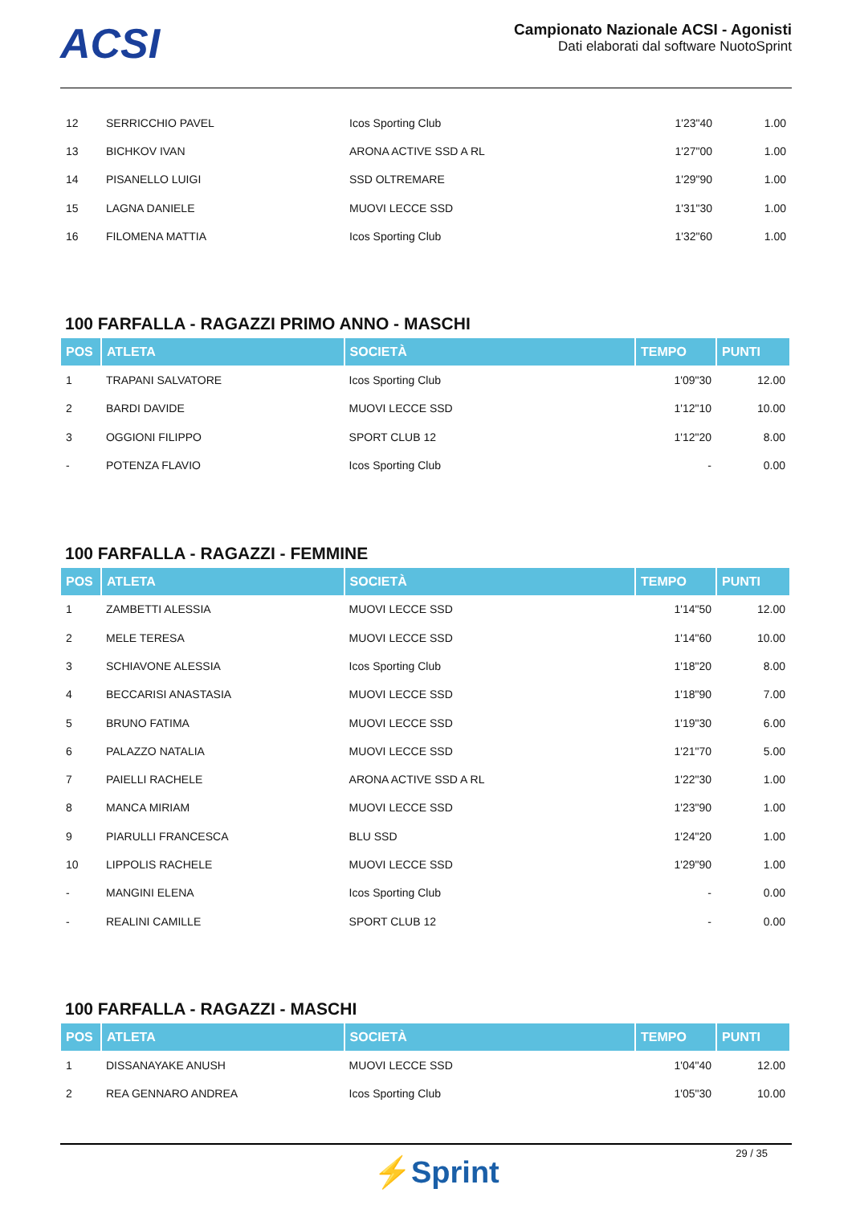ACSI
Campionato Nazionale ACSI - Agonisti
Dati elaborati dal software NuotoSprint
| 12 | SERRICCHIO PAVEL | Icos Sporting Club | 1'23"40 | 1.00 |
| 13 | BICHKOV IVAN | ARONA ACTIVE SSD A RL | 1'27"00 | 1.00 |
| 14 | PISANELLO LUIGI | SSD OLTREMARE | 1'29"90 | 1.00 |
| 15 | LAGNA DANIELE | MUOVI LECCE SSD | 1'31"30 | 1.00 |
| 16 | FILOMENA MATTIA | Icos Sporting Club | 1'32"60 | 1.00 |
100 FARFALLA - RAGAZZI PRIMO ANNO - MASCHI
| POS | ATLETA | SOCIETÀ | TEMPO | PUNTI |
| --- | --- | --- | --- | --- |
| 1 | TRAPANI SALVATORE | Icos Sporting Club | 1'09"30 | 12.00 |
| 2 | BARDI DAVIDE | MUOVI LECCE SSD | 1'12"10 | 10.00 |
| 3 | OGGIONI FILIPPO | SPORT CLUB 12 | 1'12"20 | 8.00 |
| - | POTENZA FLAVIO | Icos Sporting Club | - | 0.00 |
100 FARFALLA - RAGAZZI - FEMMINE
| POS | ATLETA | SOCIETÀ | TEMPO | PUNTI |
| --- | --- | --- | --- | --- |
| 1 | ZAMBETTI ALESSIA | MUOVI LECCE SSD | 1'14"50 | 12.00 |
| 2 | MELE TERESA | MUOVI LECCE SSD | 1'14"60 | 10.00 |
| 3 | SCHIAVONE ALESSIA | Icos Sporting Club | 1'18"20 | 8.00 |
| 4 | BECCARISI ANASTASIA | MUOVI LECCE SSD | 1'18"90 | 7.00 |
| 5 | BRUNO FATIMA | MUOVI LECCE SSD | 1'19"30 | 6.00 |
| 6 | PALAZZO NATALIA | MUOVI LECCE SSD | 1'21"70 | 5.00 |
| 7 | PAIELLI RACHELE | ARONA ACTIVE SSD A RL | 1'22"30 | 1.00 |
| 8 | MANCA MIRIAM | MUOVI LECCE SSD | 1'23"90 | 1.00 |
| 9 | PIARULLI FRANCESCA | BLU SSD | 1'24"20 | 1.00 |
| 10 | LIPPOLIS RACHELE | MUOVI LECCE SSD | 1'29"90 | 1.00 |
| - | MANGINI ELENA | Icos Sporting Club | - | 0.00 |
| - | REALINI CAMILLE | SPORT CLUB 12 | - | 0.00 |
100 FARFALLA - RAGAZZI - MASCHI
| POS | ATLETA | SOCIETÀ | TEMPO | PUNTI |
| --- | --- | --- | --- | --- |
| 1 | DISSANAYAKE ANUSH | MUOVI LECCE SSD | 1'04"40 | 12.00 |
| 2 | REA GENNARO ANDREA | Icos Sporting Club | 1'05"30 | 10.00 |
29 / 35
⚡Sprint